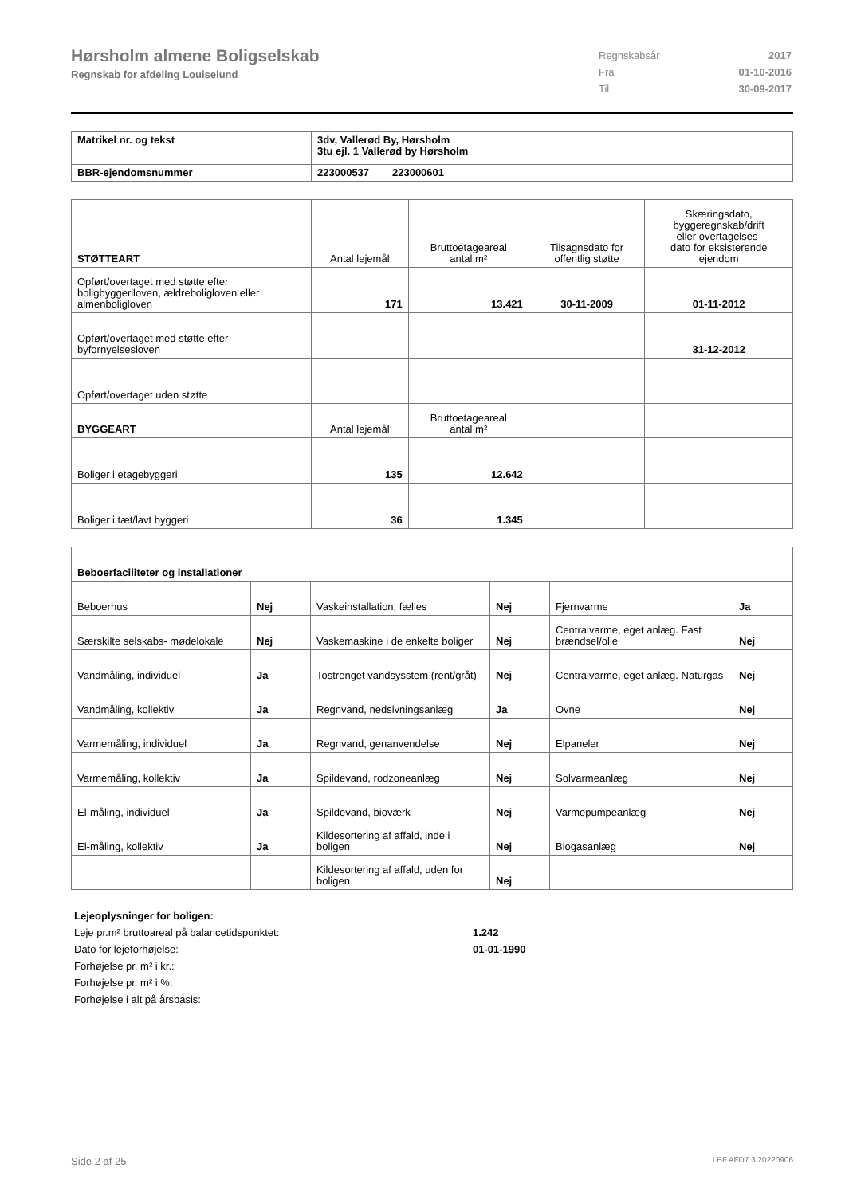Hørsholm almene Boligselskab
Regnskab for afdeling Louiselund
| Regnskabsår | 2017 |
| Fra | 01-10-2016 |
| Til | 30-09-2017 |
| Matrikel nr. og tekst | 3dv, Vallerød By, Hørsholm 3tu ejl. 1 Vallerød by Hørsholm |
| BBR-ejendomsnummer | 223000537 223000601 |
| STØTTEART | Antal lejemål | Bruttoetageareal antal m² | Tilsagnsdato for offentlig støtte | Skæringsdato, byggeregnskab/drift eller overtagelses- dato for eksisterende ejendom |
| Opført/overtaget med støtte efter boligbyggeriloven, ældreboligloven eller almenboligloven | 171 | 13.421 | 30-11-2009 | 01-11-2012 |
| Opført/overtaget med støtte efter byfornyelsesloven | | | | 31-12-2012 |
| Opført/overtaget uden støtte | | | | |
| BYGGEART | Antal lejemål | Bruttoetageareal antal m² | | |
| Boliger i etagebyggeri | 135 | 12.642 | | |
| Boliger i tæt/lavt byggeri | 36 | 1.345 | | |
| Beboerfaciliteter og installationer | | | | | |
| Beboerhus | Nej | Vaskeinstallation, fælles | Nej | Fjernvarme | Ja |
| Særskilte selskabs- mødelokale | Nej | Vaskemaskine i de enkelte boliger | Nej | Centralvarme, eget anlæg. Fast brændsel/olie | Nej |
| Vandmåling, individuel | Ja | Tostrenget vandsysstem (rent/gråt) | Nej | Centralvarme, eget anlæg. Naturgas | Nej |
| Vandmåling, kollektiv | Ja | Regnvand, nedsivningsanlæg | Ja | Ovne | Nej |
| Varmemåling, individuel | Ja | Regnvand, genanvendelse | Nej | Elpaneler | Nej |
| Varmemåling, kollektiv | Ja | Spildevand, rodzoneanlæg | Nej | Solvarmeanlæg | Nej |
| El-måling, individuel | Ja | Spildevand, bioværk | Nej | Varmepumpeanlæg | Nej |
| El-måling, kollektiv | Ja | Kildesortering af affald, inde i boligen | Nej | Biogasanlæg | Nej |
| | | Kildesortering af affald, uden for boligen | Nej | | |
Lejeoplysninger for boligen:
Leje pr.m² bruttoareal på balancetidspunktet: 1.242
Dato for lejeforhøjelse: 01-01-1990
Forhøjelse pr. m² i kr.:
Forhøjelse pr. m² i %:
Forhøjelse i alt på årsbasis:
Side 2 af 25 LBF.AFD7.3.20220906